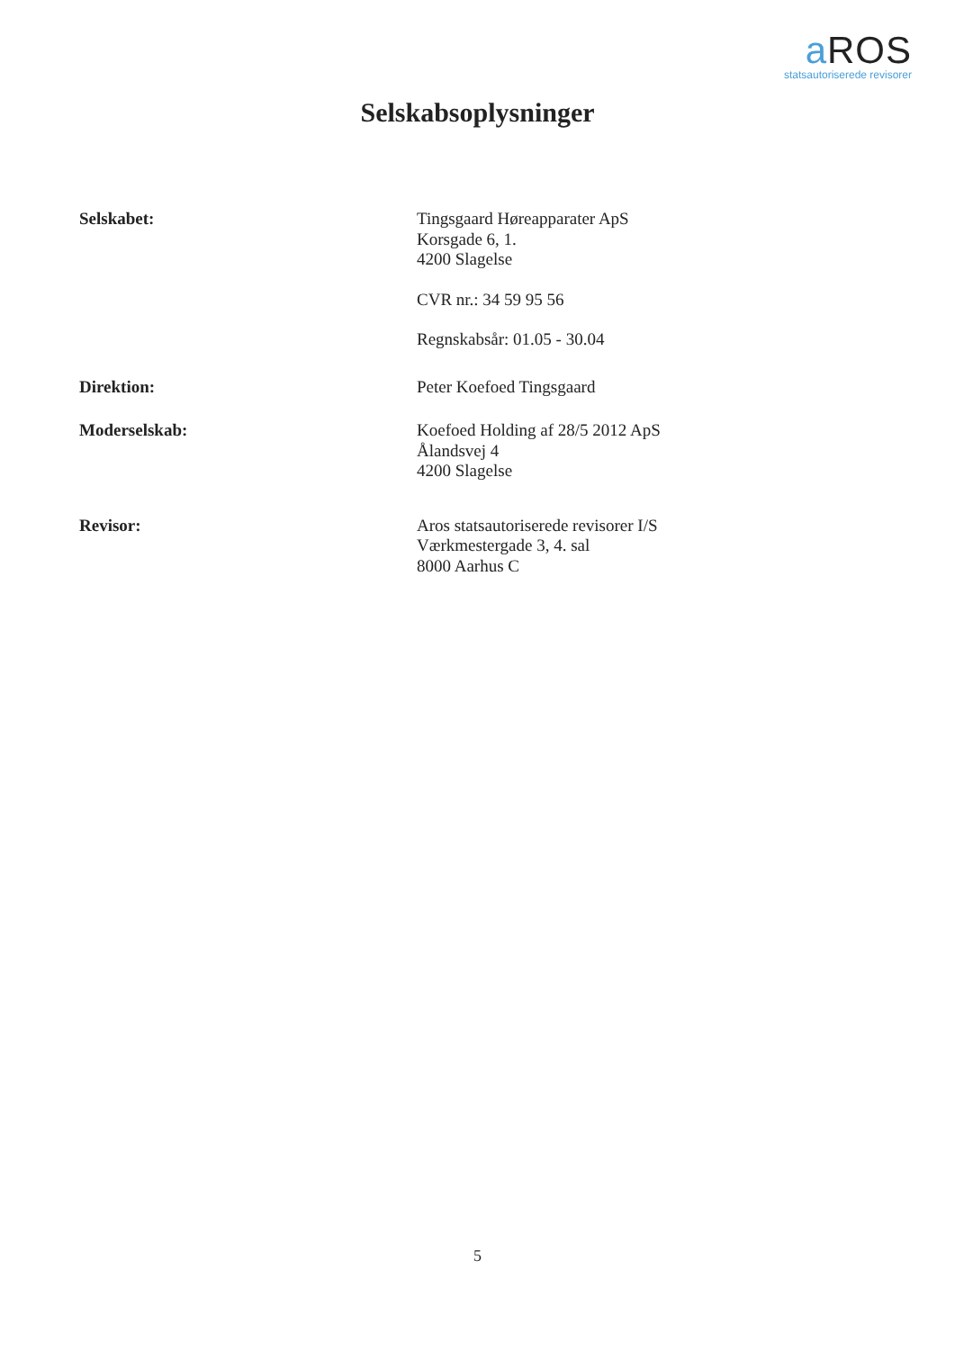a ROS
statsautoriserede revisorer
Selskabsoplysninger
Selskabet: Tingsgaard Høreapparater ApS
Korsgade 6, 1.
4200 Slagelse
CVR nr.: 34 59 95 56
Regnskabsår: 01.05 - 30.04
Direktion: Peter Koefoed Tingsgaard
Moderselskab: Koefoed Holding af 28/5 2012 ApS
Ålandsvej 4
4200 Slagelse
Revisor: Aros statsautoriserede revisorer I/S
Værkmestergade 3, 4. sal
8000 Aarhus C
5